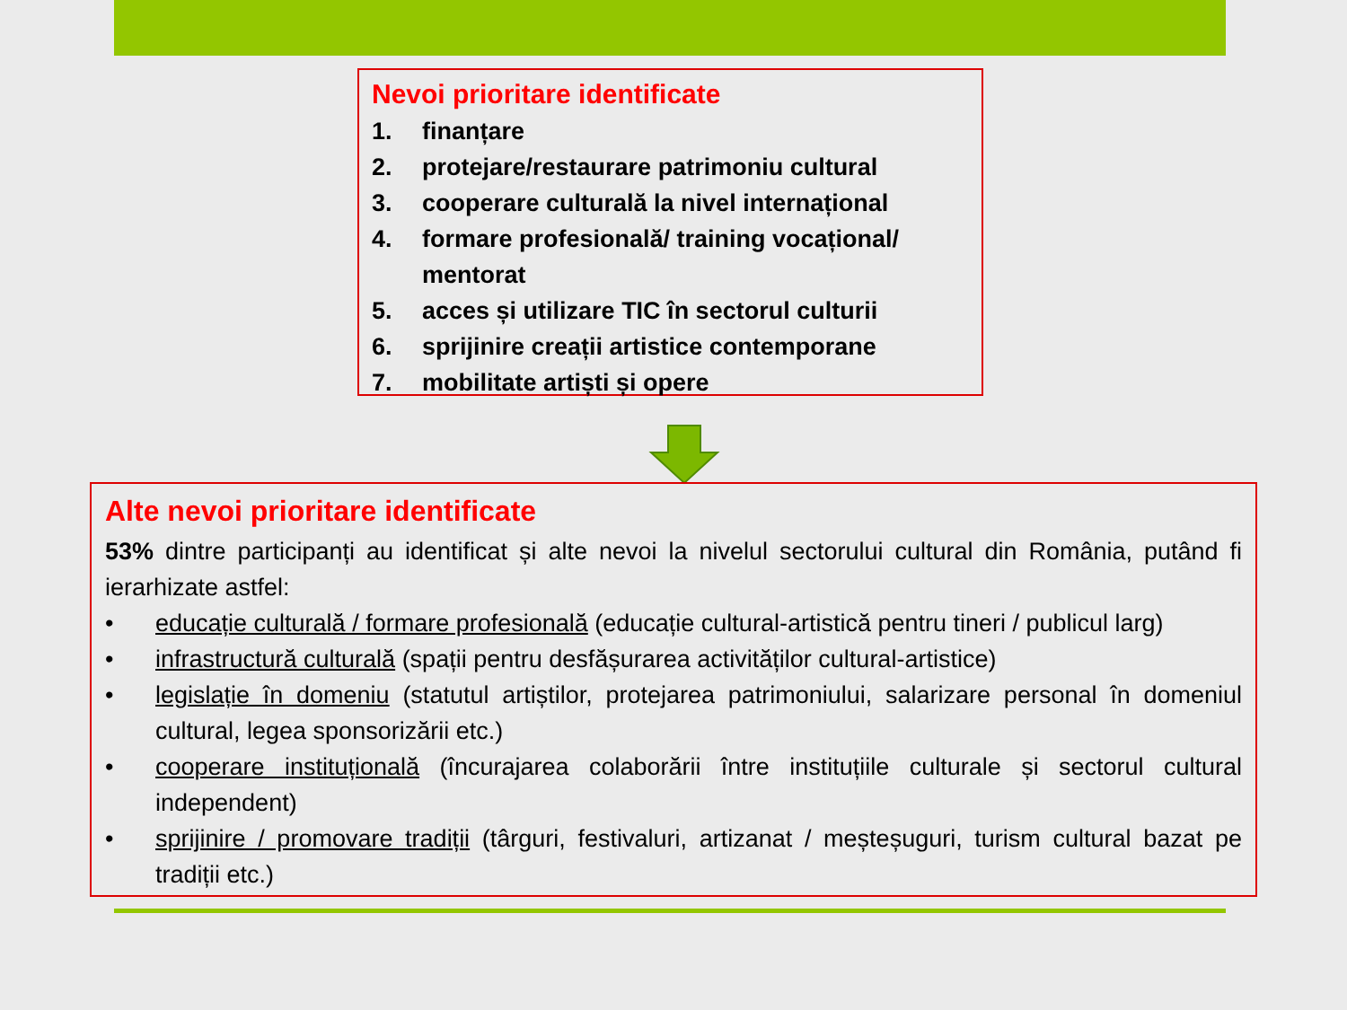Nevoi prioritare identificate
1. finanțare
2. protejare/restaurare patrimoniu cultural
3. cooperare culturală la nivel internațional
4. formare profesională/ training vocațional/ mentorat
5. acces și utilizare TIC în sectorul culturii
6. sprijinire creații artistice contemporane
7. mobilitate artiști și opere
Alte nevoi prioritare identificate
53% dintre participanți au identificat și alte nevoi la nivelul sectorului cultural din România, putând fi ierarhizate astfel:
• educație culturală / formare profesională (educație cultural-artistică pentru tineri / publicul larg)
• infrastructură culturală (spații pentru desfășurarea activităților cultural-artistice)
• legislație în domeniu (statutul artiștilor, protejarea patrimoniului, salarizare personal în domeniul cultural, legea sponsorizării etc.)
• cooperare instituțională (încurajarea colaborării între instituțiile culturale și sectorul cultural independent)
• sprijinire / promovare tradiții (târguri, festivaluri, artizanat / meșteșuguri, turism cultural bazat pe tradiții etc.)